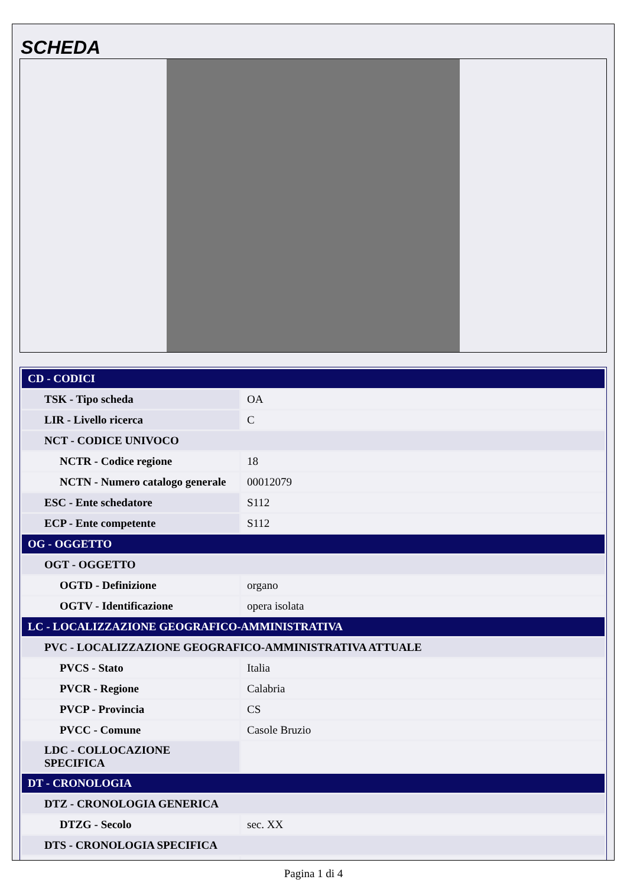SCHEDA
| CD - CODICI | |
| TSK - Tipo scheda | OA |
| LIR - Livello ricerca | C |
| NCT - CODICE UNIVOCO | |
| NCTR - Codice regione | 18 |
| NCTN - Numero catalogo generale | 00012079 |
| ESC - Ente schedatore | S112 |
| ECP - Ente competente | S112 |
| OG - OGGETTO | |
| OGT - OGGETTO | |
| OGTD - Definizione | organo |
| OGTV - Identificazione | opera isolata |
| LC - LOCALIZZAZIONE GEOGRAFICO-AMMINISTRATIVA | |
| PVC - LOCALIZZAZIONE GEOGRAFICO-AMMINISTRATIVA ATTUALE | |
| PVCS - Stato | Italia |
| PVCR - Regione | Calabria |
| PVCP - Provincia | CS |
| PVCC - Comune | Casole Bruzio |
| LDC - COLLOCAZIONE SPECIFICA | |
| DT - CRONOLOGIA | |
| DTZ - CRONOLOGIA GENERICA | |
| DTZG - Secolo | sec. XX |
| DTS - CRONOLOGIA SPECIFICA | |
Pagina 1 di 4